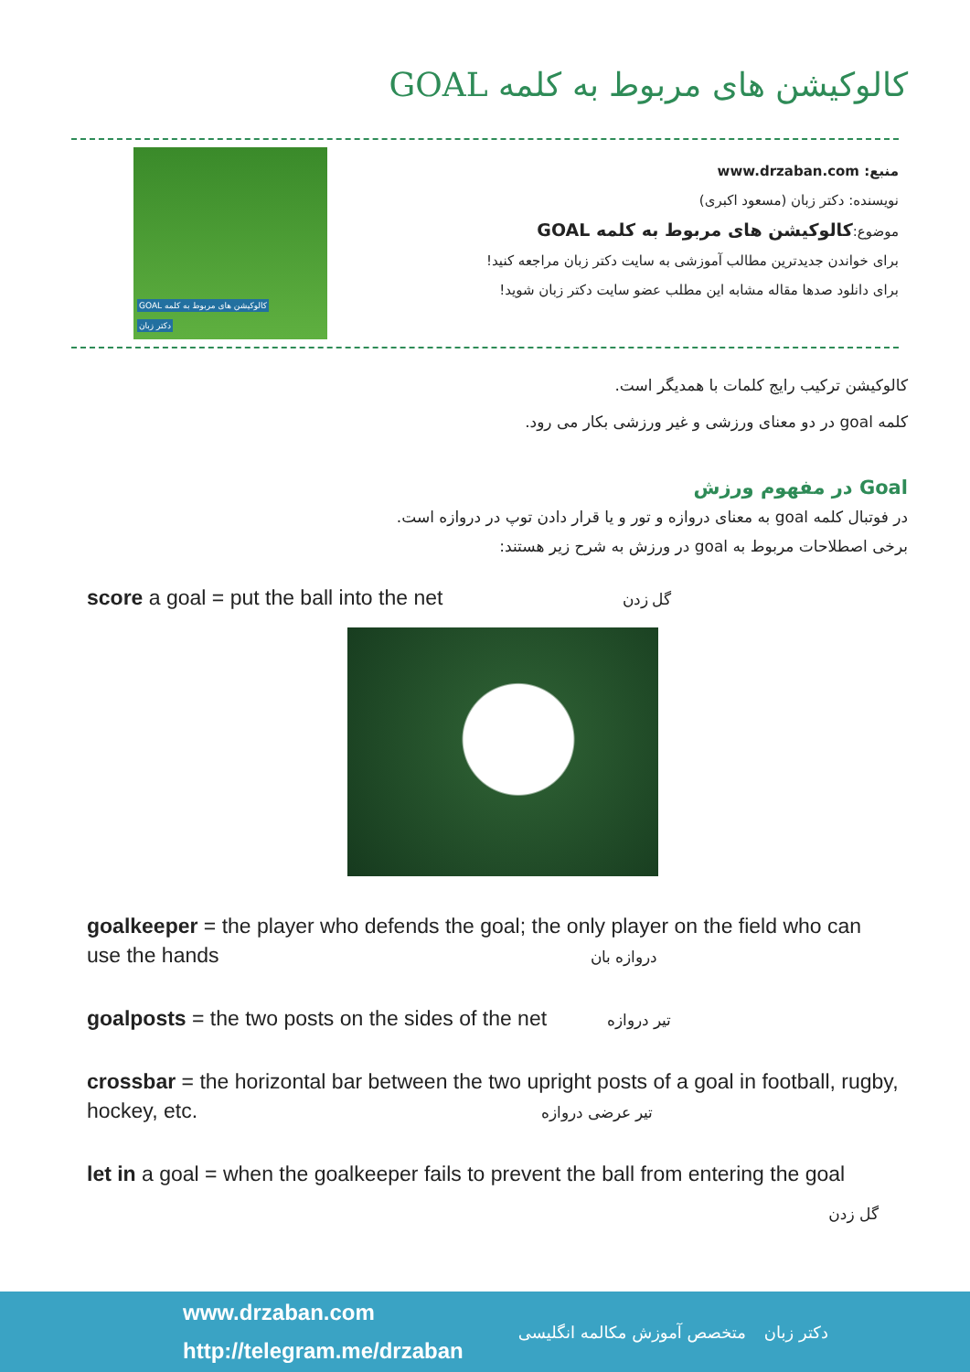کالوکیشن های مربوط به کلمه GOAL
منبع: www.drzaban.com
نویسنده: دکتر زبان (مسعود اکبری)
موضوع:کالوکیشن های مربوط به کلمه GOAL
برای خواندن جدیدترین مطالب آموزشی به سایت دکتر زبان مراجعه کنید!
برای دانلود صدها مقاله مشابه این مطلب عضو سایت دکتر زبان شوید!
کالوکیشن های مربوط به کلمه GOAL
دکتر زبان
کالوکیشن ترکیب رایج کلمات با همدیگر است.
کلمه goal در دو معنای ورزشی و غیر ورزشی بکار می رود.
Goal در مفهوم ورزش
در فوتبال کلمه goal به معنای دروازه و تور و یا قرار دادن توپ در دروازه است.
برخی اصطلاحات مربوط به goal در ورزش به شرح زیر هستند:
score a goal = put the ball into the net گل زدن
goalkeeper = the player who defends the goal; the only player on the field who can use the hands دروازه بان
goalposts = the two posts on the sides of the net تیر دروازه
crossbar = the horizontal bar between the two upright posts of a goal in football, rugby, hockey, etc. تیر عرضی دروازه
let in a goal = when the goalkeeper fails to prevent the ball from entering the goal
گل زدن
www.drzaban.com
http://telegram.me/drzaban
متخصص آموزش مکالمه انگلیسی دکتر زبان